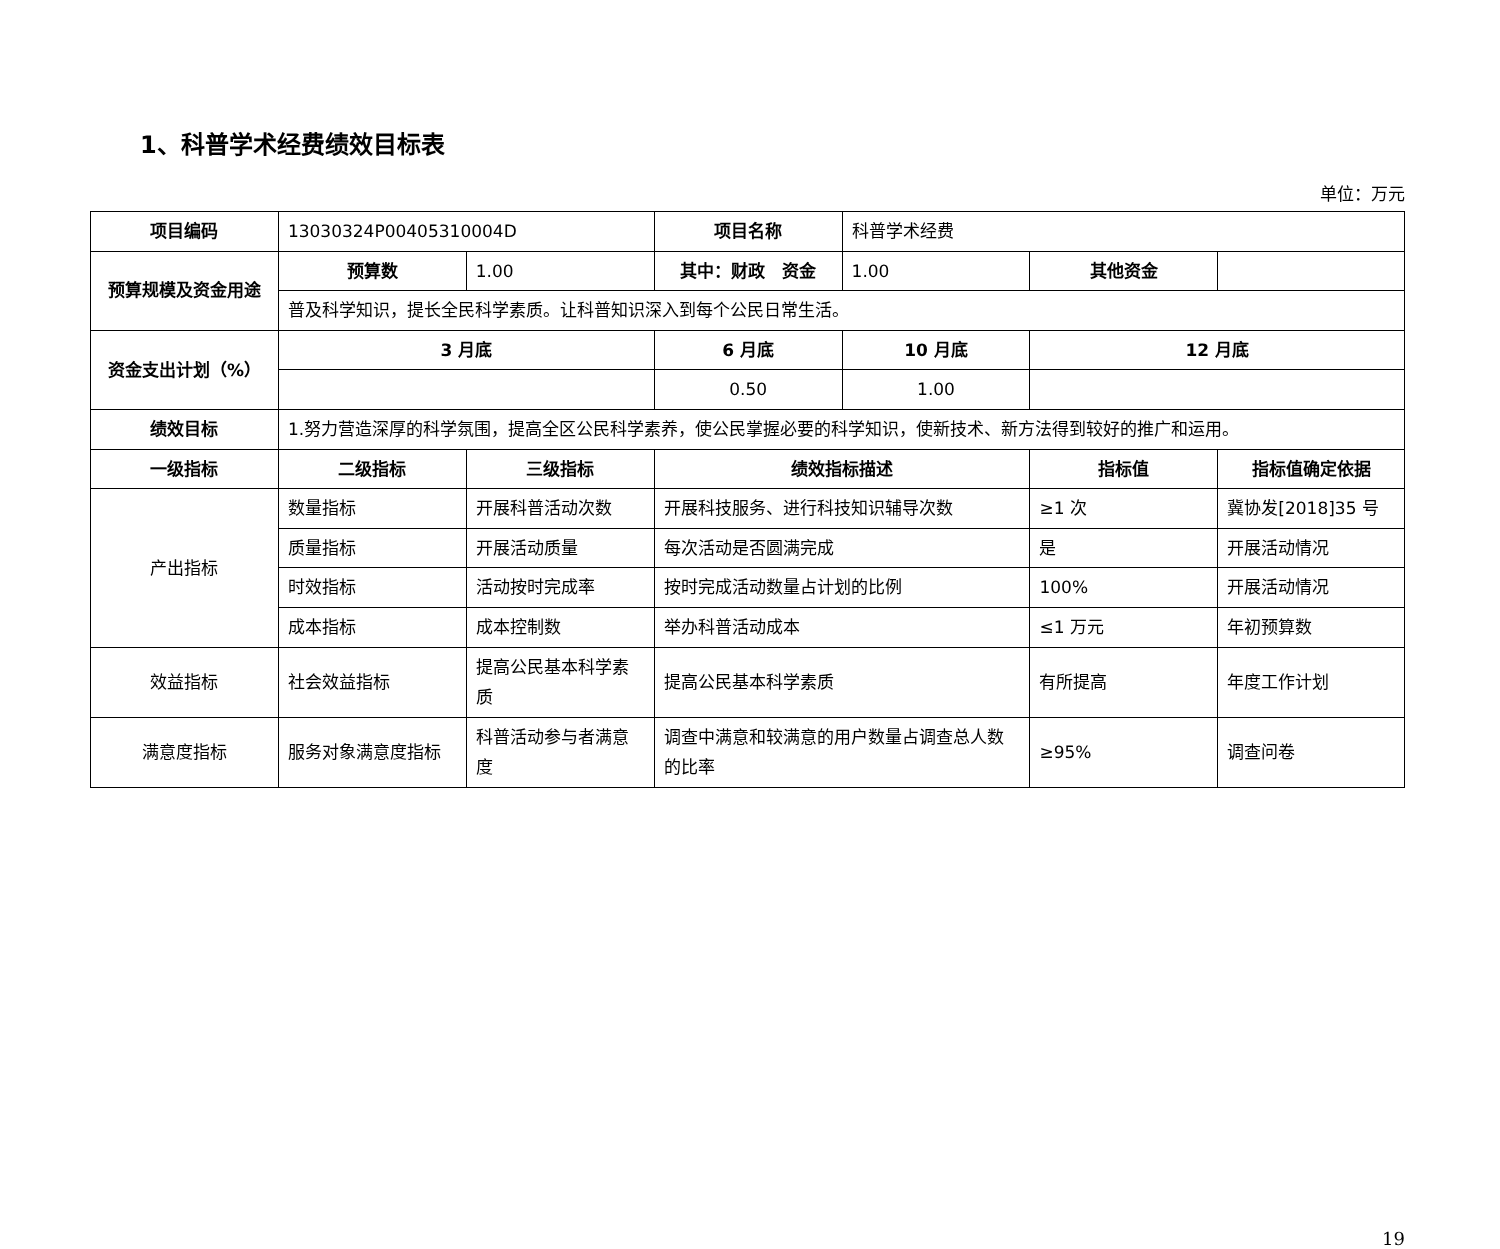1、科普学术经费绩效目标表
单位：万元
| 项目编码 | 13030324P00405310004D | | 项目名称 | 科普学术经费 | | |
| 预算规模及资金用途 | 预算数 | 1.00 | 其中：财政 资金 | 1.00 | 其他资金 | |
| | 普及科学知识，提长全民科学素质。让科普知识深入到每个公民日常生活。 | | | | | |
| 资金支出计划（%） | 3 月底 | | 6 月底 | 10 月底 | 12 月底 | |
| | | | 0.50 | 1.00 | | |
| 绩效目标 | 1.努力营造深厚的科学氛围，提高全区公民科学素养，使公民掌握必要的科学知识，使新技术、新方法得到较好的推广和运用。 | | | | | |
| 一级指标 | 二级指标 | 三级指标 | 绩效指标描述 | | 指标值 | 指标值确定依据 |
| 产出指标 | 数量指标 | 开展科普活动次数 | 开展科技服务、进行科技知识辅导次数 | | ≥1 次 | 冀协发[2018]35 号 |
| | 质量指标 | 开展活动质量 | 每次活动是否圆满完成 | | 是 | 开展活动情况 |
| | 时效指标 | 活动按时完成率 | 按时完成活动数量占计划的比例 | | 100% | 开展活动情况 |
| | 成本指标 | 成本控制数 | 举办科普活动成本 | | ≤1 万元 | 年初预算数 |
| 效益指标 | 社会效益指标 | 提高公民基本科学素质 | 提高公民基本科学素质 | | 有所提高 | 年度工作计划 |
| 满意度指标 | 服务对象满意度指标 | 科普活动参与者满意度 | 调查中满意和较满意的用户数量占调查总人数的比率 | | ≥95% | 调查问卷 |
19